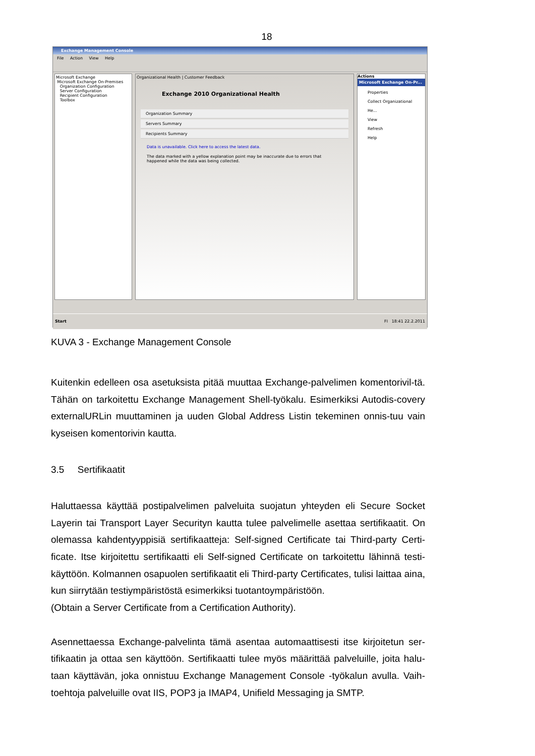18
Exchange Management Console
File Action View Help
Microsoft Exchange
Microsoft Exchange On-Premises
Organization Configuration
Server Configuration
Recipient Configuration
Toolbox
Organizational Health | Customer Feedback
Exchange 2010 Organizational Health
Organization Summary
Servers Summary
Recipients Summary
Data is unavailable. Click here to access the latest data.
The data marked with a yellow explanation point may be inaccurate due to errors that happened while the data was being collected.
Actions
Microsoft Exchange On-Pr...
Properties
Collect Organizational He...
View
Refresh
Help
Start FI 18:41 22.2.2011
KUVA 3 - Exchange Management Console
Kuitenkin edelleen osa asetuksista pitää muuttaa Exchange-palvelimen komentorivil-tä. Tähän on tarkoitettu Exchange Management Shell-työkalu. Esimerkiksi Autodis-covery externalURLin muuttaminen ja uuden Global Address Listin tekeminen onnis-tuu vain kyseisen komentorivin kautta.
3.5 Sertifikaatit
Haluttaessa käyttää postipalvelimen palveluita suojatun yhteyden eli Secure Socket Layerin tai Transport Layer Securityn kautta tulee palvelimelle asettaa sertifikaatit. On olemassa kahdentyyppisiä sertifikaatteja: Self-signed Certificate tai Third-party Certi-ficate. Itse kirjoitettu sertifikaatti eli Self-signed Certificate on tarkoitettu lähinnä testi-käyttöön. Kolmannen osapuolen sertifikaatit eli Third-party Certificates, tulisi laittaa aina, kun siirrytään testiympäristöstä esimerkiksi tuotantoympäristöön.
(Obtain a Server Certificate from a Certification Authority).
Asennettaessa Exchange-palvelinta tämä asentaa automaattisesti itse kirjoitetun ser-tifikaatin ja ottaa sen käyttöön. Sertifikaatti tulee myös määrittää palveluille, joita halu-taan käyttävän, joka onnistuu Exchange Management Console -työkalun avulla. Vaih-toehtoja palveluille ovat IIS, POP3 ja IMAP4, Unifield Messaging ja SMTP.